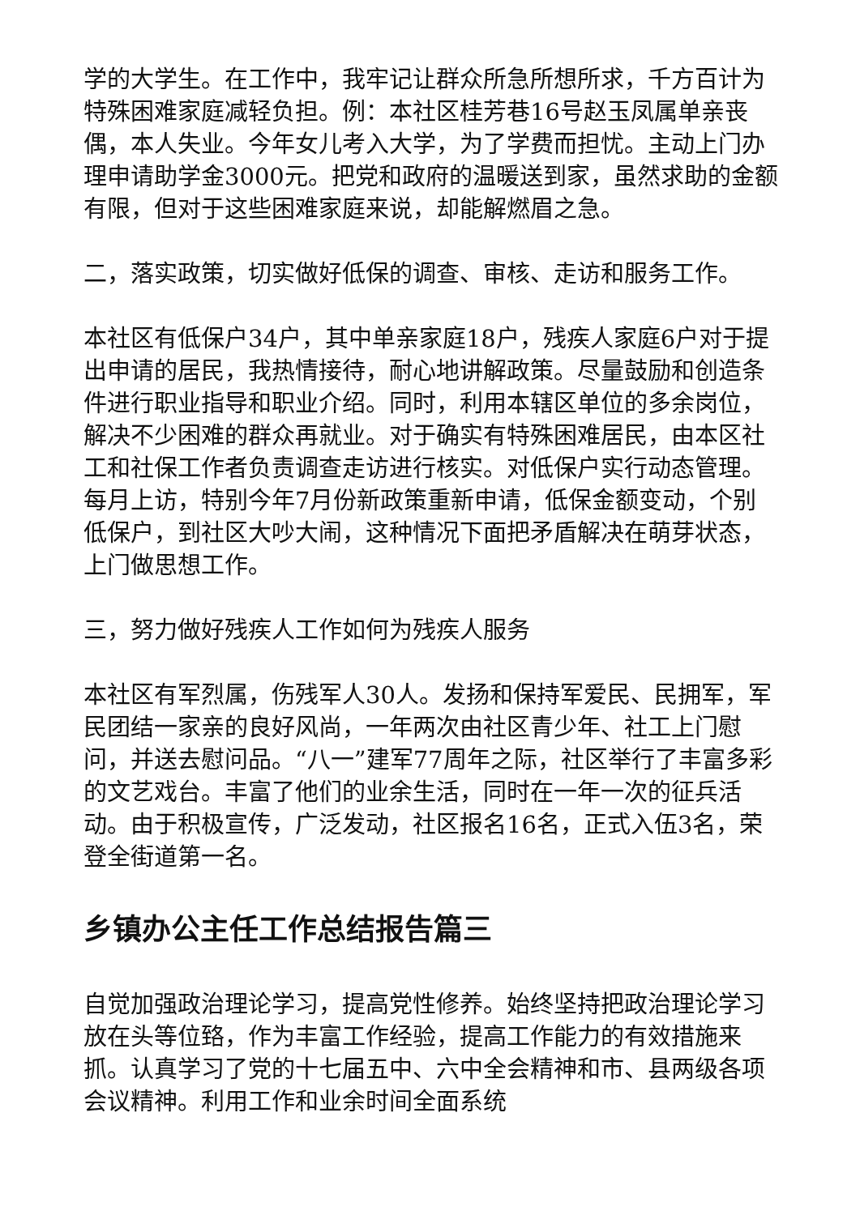学的大学生。在工作中，我牢记让群众所急所想所求，千方百计为特殊困难家庭减轻负担。例：本社区桂芳巷16号赵玉凤属单亲丧偶，本人失业。今年女儿考入大学，为了学费而担忧。主动上门办理申请助学金3000元。把党和政府的温暖送到家，虽然求助的金额有限，但对于这些困难家庭来说，却能解燃眉之急。
二，落实政策，切实做好低保的调查、审核、走访和服务工作。
本社区有低保户34户，其中单亲家庭18户，残疾人家庭6户对于提出申请的居民，我热情接待，耐心地讲解政策。尽量鼓励和创造条件进行职业指导和职业介绍。同时，利用本辖区单位的多余岗位，解决不少困难的群众再就业。对于确实有特殊困难居民，由本区社工和社保工作者负责调查走访进行核实。对低保户实行动态管理。每月上访，特别今年7月份新政策重新申请，低保金额变动，个别低保户，到社区大吵大闹，这种情况下面把矛盾解决在萌芽状态，上门做思想工作。
三，努力做好残疾人工作如何为残疾人服务
本社区有军烈属，伤残军人30人。发扬和保持军爱民、民拥军，军民团结一家亲的良好风尚，一年两次由社区青少年、社工上门慰问，并送去慰问品。“八一”建军77周年之际，社区举行了丰富多彩的文艺戏台。丰富了他们的业余生活，同时在一年一次的征兵活动。由于积极宣传，广泛发动，社区报名16名，正式入伍3名，荣登全街道第一名。
乡镇办公主任工作总结报告篇三
自觉加强政治理论学习，提高党性修养。始终坚持把政治理论学习放在头等位臵，作为丰富工作经验，提高工作能力的有效措施来抓。认真学习了党的十七届五中、六中全会精神和市、县两级各项会议精神。利用工作和业余时间全面系统